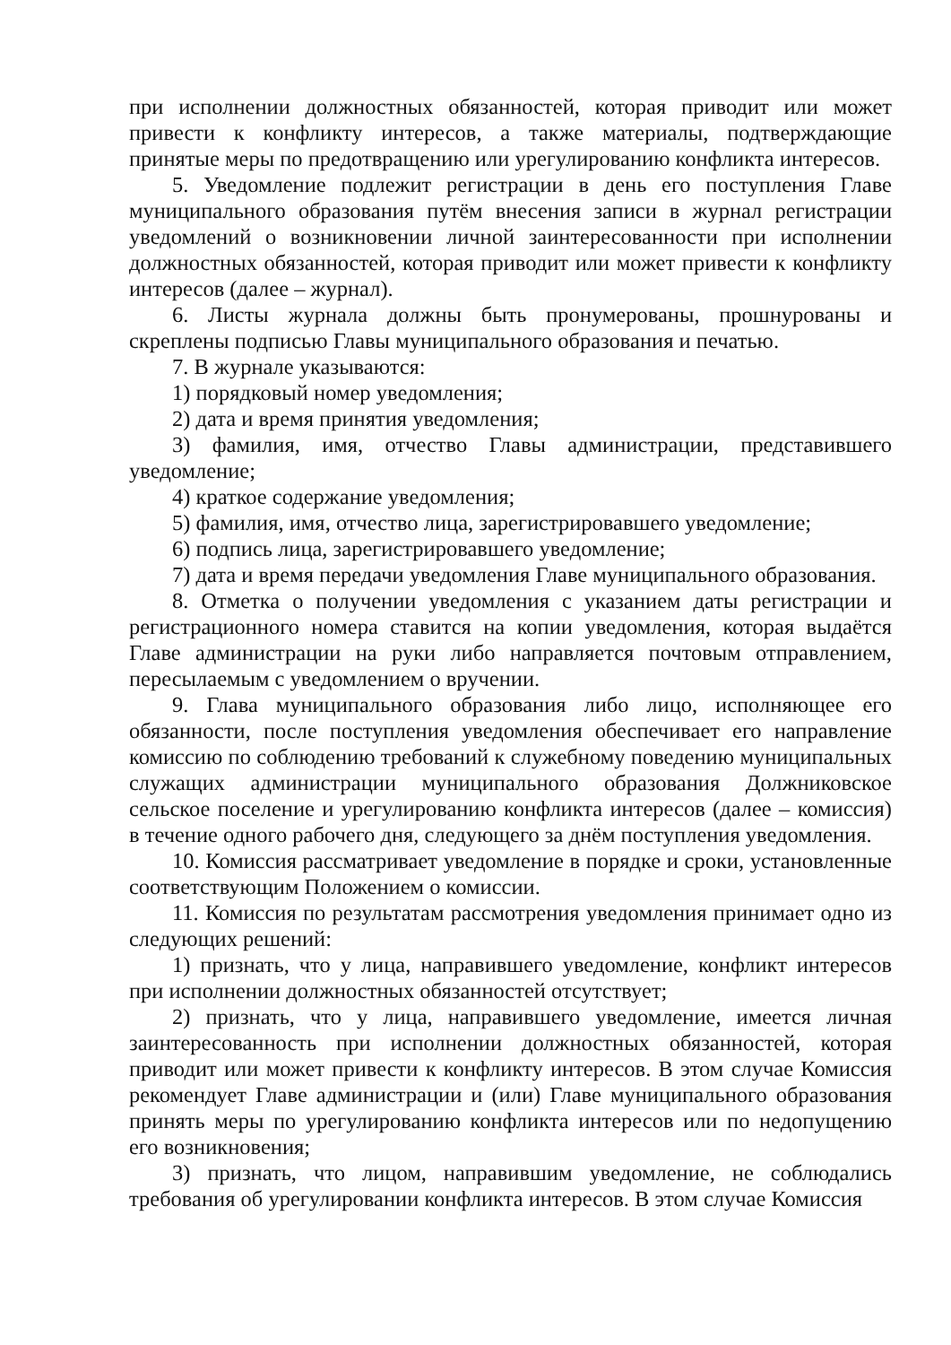при исполнении должностных обязанностей, которая приводит или может привести к конфликту интересов, а также материалы, подтверждающие принятые меры по предотвращению или урегулированию конфликта интересов.
5. Уведомление подлежит регистрации в день его поступления Главе муниципального образования путём внесения записи в журнал регистрации уведомлений о возникновении личной заинтересованности при исполнении должностных обязанностей, которая приводит или может привести к конфликту интересов (далее – журнал).
6. Листы журнала должны быть пронумерованы, прошнурованы и скреплены подписью Главы муниципального образования и печатью.
7. В журнале указываются:
1) порядковый номер уведомления;
2) дата и время принятия уведомления;
3) фамилия, имя, отчество Главы администрации, представившего уведомление;
4) краткое содержание уведомления;
5) фамилия, имя, отчество лица, зарегистрировавшего уведомление;
6) подпись лица, зарегистрировавшего уведомление;
7) дата и время передачи уведомления Главе муниципального образования.
8. Отметка о получении уведомления с указанием даты регистрации и регистрационного номера ставится на копии уведомления, которая выдаётся Главе администрации на руки либо направляется почтовым отправлением, пересылаемым с уведомлением о вручении.
9. Глава муниципального образования либо лицо, исполняющее его обязанности, после поступления уведомления обеспечивает его направление комиссию по соблюдению требований к служебному поведению муниципальных служащих администрации муниципального образования Должниковское сельское поселение и урегулированию конфликта интересов (далее – комиссия) в течение одного рабочего дня, следующего за днём поступления уведомления.
10. Комиссия рассматривает уведомление в порядке и сроки, установленные соответствующим Положением о комиссии.
11. Комиссия по результатам рассмотрения уведомления принимает одно из следующих решений:
1) признать, что у лица, направившего уведомление, конфликт интересов при исполнении должностных обязанностей отсутствует;
2) признать, что у лица, направившего уведомление, имеется личная заинтересованность при исполнении должностных обязанностей, которая приводит или может привести к конфликту интересов. В этом случае Комиссия рекомендует Главе администрации и (или) Главе муниципального образования принять меры по урегулированию конфликта интересов или по недопущению его возникновения;
3) признать, что лицом, направившим уведомление, не соблюдались требования об урегулировании конфликта интересов. В этом случае Комиссия